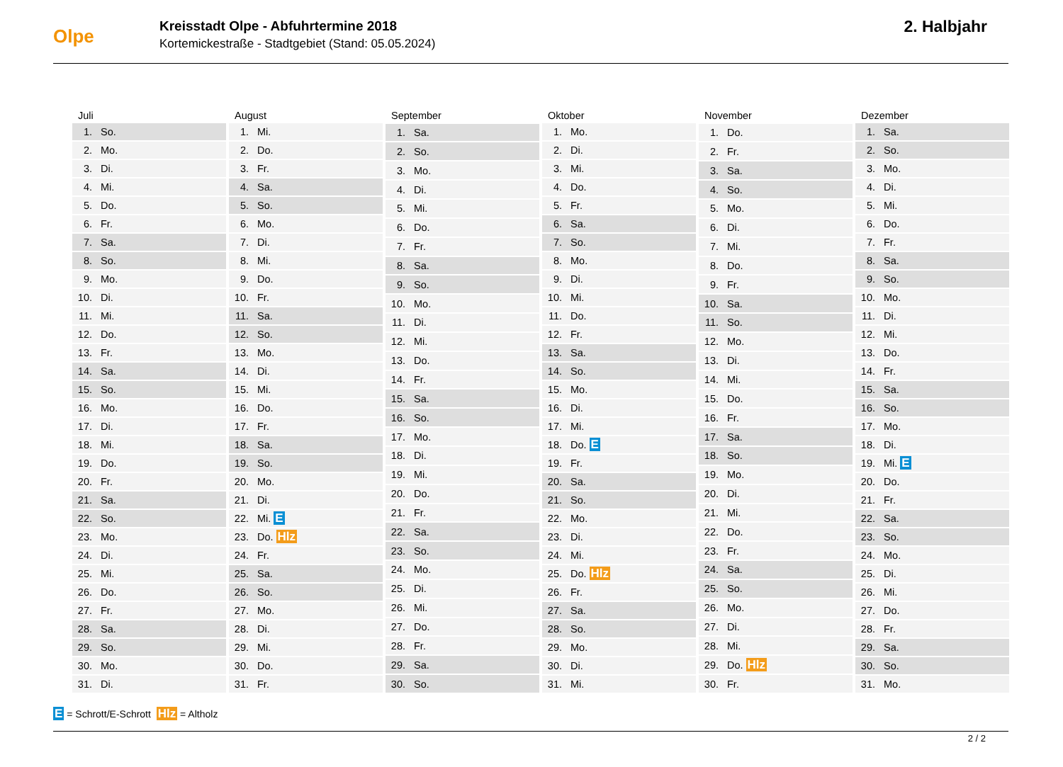Olpe
Kreisstadt Olpe - Abfuhrtermine 2018
Kortemickestraße - Stadtgebiet (Stand: 05.05.2024)
2. Halbjahr
| Juli | |
| --- | --- |
| 1. | So. |
| 2. | Mo. |
| 3. | Di. |
| 4. | Mi. |
| 5. | Do. |
| 6. | Fr. |
| 7. | Sa. |
| 8. | So. |
| 9. | Mo. |
| 10. | Di. |
| 11. | Mi. |
| 12. | Do. |
| 13. | Fr. |
| 14. | Sa. |
| 15. | So. |
| 16. | Mo. |
| 17. | Di. |
| 18. | Mi. |
| 19. | Do. |
| 20. | Fr. |
| 21. | Sa. |
| 22. | So. |
| 23. | Mo. |
| 24. | Di. |
| 25. | Mi. |
| 26. | Do. |
| 27. | Fr. |
| 28. | Sa. |
| 29. | So. |
| 30. | Mo. |
| 31. | Di. |
| August | |
| --- | --- |
| 1. | Mi. |
| 2. | Do. |
| 3. | Fr. |
| 4. | Sa. |
| 5. | So. |
| 6. | Mo. |
| 7. | Di. |
| 8. | Mi. |
| 9. | Do. |
| 10. | Fr. |
| 11. | Sa. |
| 12. | So. |
| 13. | Mo. |
| 14. | Di. |
| 15. | Mi. |
| 16. | Do. |
| 17. | Fr. |
| 18. | Sa. |
| 19. | So. |
| 20. | Mo. |
| 21. | Di. |
| 22. | Mi. E |
| 23. | Do. Hlz |
| 24. | Fr. |
| 25. | Sa. |
| 26. | So. |
| 27. | Mo. |
| 28. | Di. |
| 29. | Mi. |
| 30. | Do. |
| 31. | Fr. |
| September | |
| --- | --- |
| 1. | Sa. |
| 2. | So. |
| 3. | Mo. |
| 4. | Di. |
| 5. | Mi. |
| 6. | Do. |
| 7. | Fr. |
| 8. | Sa. |
| 9. | So. |
| 10. | Mo. |
| 11. | Di. |
| 12. | Mi. |
| 13. | Do. |
| 14. | Fr. |
| 15. | Sa. |
| 16. | So. |
| 17. | Mo. |
| 18. | Di. |
| 19. | Mi. |
| 20. | Do. |
| 21. | Fr. |
| 22. | Sa. |
| 23. | So. |
| 24. | Mo. |
| 25. | Di. |
| 26. | Mi. |
| 27. | Do. |
| 28. | Fr. |
| 29. | Sa. |
| 30. | So. |
| Oktober | |
| --- | --- |
| 1. | Mo. |
| 2. | Di. |
| 3. | Mi. |
| 4. | Do. |
| 5. | Fr. |
| 6. | Sa. |
| 7. | So. |
| 8. | Mo. |
| 9. | Di. |
| 10. | Mi. |
| 11. | Do. |
| 12. | Fr. |
| 13. | Sa. |
| 14. | So. |
| 15. | Mo. |
| 16. | Di. |
| 17. | Mi. |
| 18. | Do. E |
| 19. | Fr. |
| 20. | Sa. |
| 21. | So. |
| 22. | Mo. |
| 23. | Di. |
| 24. | Mi. |
| 25. | Do. Hlz |
| 26. | Fr. |
| 27. | Sa. |
| 28. | So. |
| 29. | Mo. |
| 30. | Di. |
| 31. | Mi. |
| November | |
| --- | --- |
| 1. | Do. |
| 2. | Fr. |
| 3. | Sa. |
| 4. | So. |
| 5. | Mo. |
| 6. | Di. |
| 7. | Mi. |
| 8. | Do. |
| 9. | Fr. |
| 10. | Sa. |
| 11. | So. |
| 12. | Mo. |
| 13. | Di. |
| 14. | Mi. |
| 15. | Do. |
| 16. | Fr. |
| 17. | Sa. |
| 18. | So. |
| 19. | Mo. |
| 20. | Di. |
| 21. | Mi. |
| 22. | Do. |
| 23. | Fr. |
| 24. | Sa. |
| 25. | So. |
| 26. | Mo. |
| 27. | Di. |
| 28. | Mi. |
| 29. | Do. Hlz |
| 30. | Fr. |
| Dezember | |
| --- | --- |
| 1. | Sa. |
| 2. | So. |
| 3. | Mo. |
| 4. | Di. |
| 5. | Mi. |
| 6. | Do. |
| 7. | Fr. |
| 8. | Sa. |
| 9. | So. |
| 10. | Mo. |
| 11. | Di. |
| 12. | Mi. |
| 13. | Do. |
| 14. | Fr. |
| 15. | Sa. |
| 16. | So. |
| 17. | Mo. |
| 18. | Di. |
| 19. | Mi. E |
| 20. | Do. |
| 21. | Fr. |
| 22. | Sa. |
| 23. | So. |
| 24. | Mo. |
| 25. | Di. |
| 26. | Mi. |
| 27. | Do. |
| 28. | Fr. |
| 29. | Sa. |
| 30. | So. |
| 31. | Mo. |
E = Schrott/E-Schrott Hlz = Altholz
2 / 2